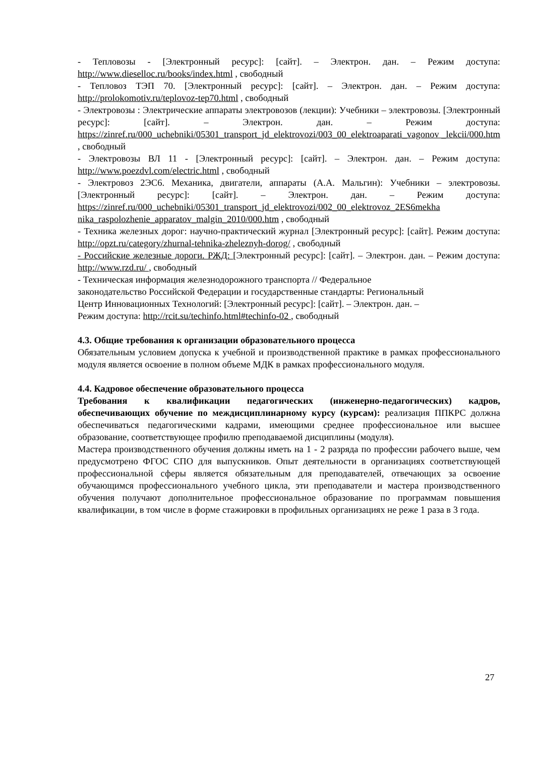- Тепловозы - [Электронный ресурс]: [сайт]. – Электрон. дан. – Режим доступа: http://www.dieselloc.ru/books/index.html , свободный
- Тепловоз ТЭП 70. [Электронный ресурс]: [сайт]. – Электрон. дан. – Режим доступа: http://prolokomotiv.ru/teplovoz-tep70.html , свободный
- Электровозы : Электрические аппараты электровозов (лекции): Учебники – электровозы. [Электронный ресурс]: [сайт]. – Электрон. дан. – Режим доступа: https://zinref.ru/000_uchebniki/05301_transport_jd_elektrovozi/003_00_elektroaparati_vagonov _lekcii/000.htm , свободный
- Электровозы ВЛ 11 - [Электронный ресурс]: [сайт]. – Электрон. дан. – Режим доступа: http://www.poezdvl.com/electric.html , свободный
- Электровоз 2ЭС6. Механика, двигатели, аппараты (А.А. Мальгин): Учебники – электровозы. [Электронный ресурс]: [сайт]. – Электрон. дан. – Режим доступа: https://zinref.ru/000_uchebniki/05301_transport_jd_elektrovozi/002_00_elektrovoz_2ES6mekha nika_raspolozhenie_apparatov_malgin_2010/000.htm , свободный
- Техника железных дорог: научно-практический журнал [Электронный ресурс]: [сайт]. Режим доступа: http://opzt.ru/category/zhurnal-tehnika-zheleznyh-dorog/ , свободный
- Российские железные дороги. РЖД: [Электронный ресурс]: [сайт]. – Электрон. дан. – Режим доступа: http://www.rzd.ru/ , свободный
- Техническая информация железнодорожного транспорта // Федеральное
законодательство Российской Федерации и государственные стандарты: Региональный
Центр Инновационных Технологий: [Электронный ресурс]: [сайт]. – Электрон. дан. –
Режим доступа: http://rcit.su/techinfo.html#techinfo-02 , свободный
4.3. Общие требования к организации образовательного процесса
Обязательным условием допуска к учебной и производственной практике в рамках профессионального модуля является освоение в полном объеме МДК в рамках профессионального модуля.
4.4. Кадровое обеспечение образовательного процесса
Требования к квалификации педагогических (инженерно-педагогических) кадров, обеспечивающих обучение по междисциплинарному курсу (курсам): реализация ППКРС должна обеспечиваться педагогическими кадрами, имеющими среднее профессиональное или высшее образование, соответствующее профилю преподаваемой дисциплины (модуля).
Мастера производственного обучения должны иметь на 1 - 2 разряда по профессии рабочего выше, чем предусмотрено ФГОС СПО для выпускников. Опыт деятельности в организациях соответствующей профессиональной сферы является обязательным для преподавателей, отвечающих за освоение обучающимся профессионального учебного цикла, эти преподаватели и мастера производственного обучения получают дополнительное профессиональное образование по программам повышения квалификации, в том числе в форме стажировки в профильных организациях не реже 1 раза в 3 года.
27